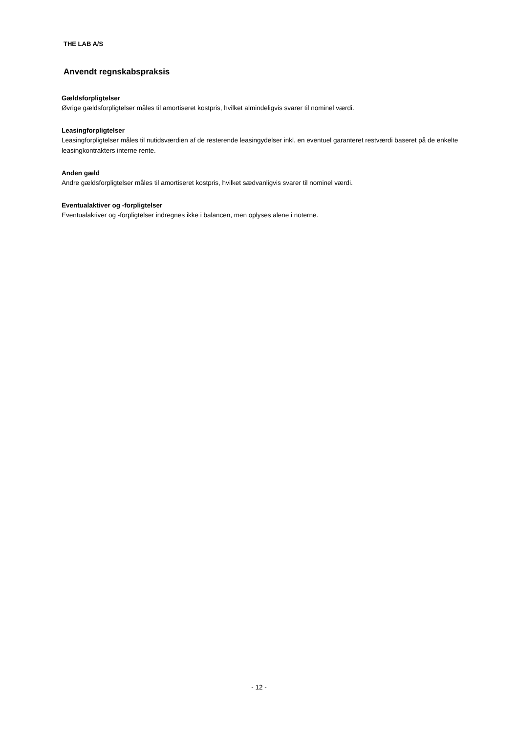THE LAB A/S
Anvendt regnskabspraksis
Gældsforpligtelser
Øvrige gældsforpligtelser måles til amortiseret kostpris, hvilket almindeligvis svarer til nominel værdi.
Leasingforpligtelser
Leasingforpligtelser måles til nutidsværdien af de resterende leasingydelser inkl. en eventuel garanteret restværdi baseret på de enkelte leasingkontrakters interne rente.
Anden gæld
Andre gældsforpligtelser måles til amortiseret kostpris, hvilket sædvanligvis svarer til nominel værdi.
Eventualaktiver og -forpligtelser
Eventualaktiver og -forpligtelser indregnes ikke i balancen, men oplyses alene i noterne.
- 12 -